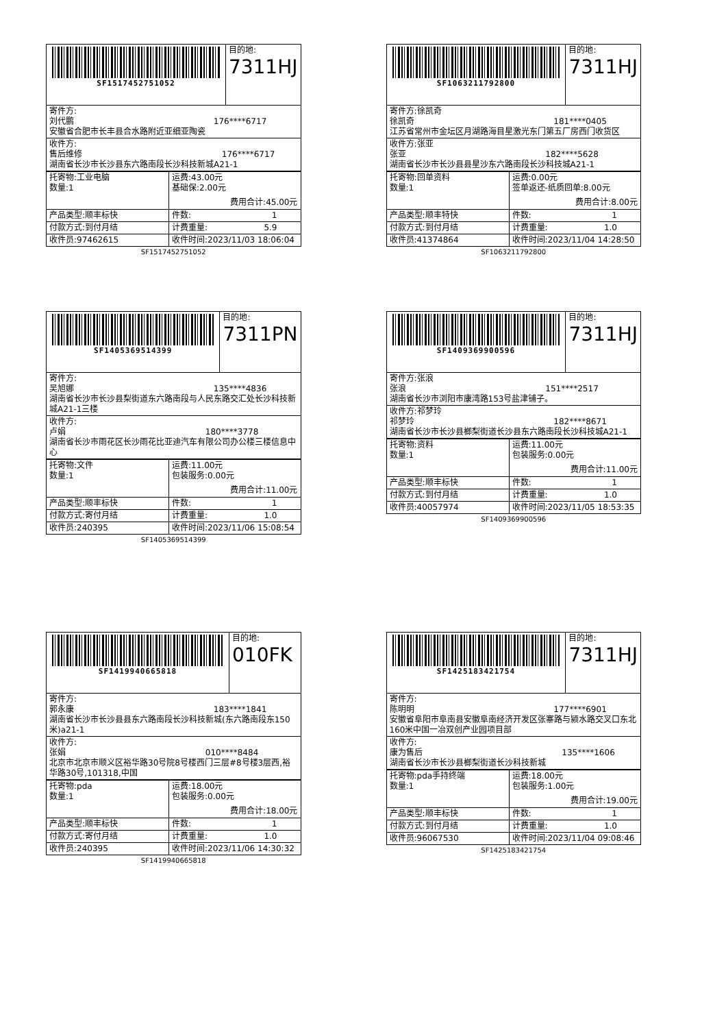| SF1517452751052 | 目的地: 7311HJ |
| 寄件方: 刘代鹏 176****6717 安徽省合肥市长丰县合水路附近亚细亚陶瓷 | |
| 收件方: 售后维修 176****6717 湖南省长沙市长沙县东六路南段长沙科技新城A21-1 | |
| 托寄物:工业电脑 数量:1 | 运费:43.00元 基础保:2.00元 费用合计:45.00元 |
| 产品类型:顺丰标快 | 件数: 1 |
| 付款方式:到付月结 | 计费重量: 5.9 |
| 收件员:97462615 | 收件时间:2023/11/03 18:06:04 |
SF1517452751052
| SF1063211792800 | 目的地: 7311HJ |
| 寄件方:徐凯奇 徐凯奇 181****0405 江苏省常州市金坛区月湖路海目星激光东门第五厂房西门收货区 | |
| 收件方:张亚 张亚 182****5628 湖南省长沙市长沙县县星沙东六路南段长沙科技城A21-1 | |
| 托寄物:回单资料 数量:1 | 运费:0.00元 签单返还-纸质回单:8.00元 费用合计:8.00元 |
| 产品类型:顺丰特快 | 件数: 1 |
| 付款方式:到付月结 | 计费重量: 1.0 |
| 收件员:41374864 | 收件时间:2023/11/04 14:28:50 |
SF1063211792800
| SF1405369514399 | 目的地: 7311PN |
| 寄件方: 吴旭娜 135****4836 湖南省长沙市长沙县梨街道东六路南段与人民东路交汇处长沙科技新城A21-1三楼 | |
| 收件方: 卢娟 180****3778 湖南省长沙市雨花区长沙雨花比亚迪汽车有限公司办公楼三楼信息中心 | |
| 托寄物:文件 数量:1 | 运费:11.00元 包装服务:0.00元 费用合计:11.00元 |
| 产品类型:顺丰标快 | 件数: 1 |
| 付款方式:寄付月结 | 计费重量: 1.0 |
| 收件员:240395 | 收件时间:2023/11/06 15:08:54 |
SF1405369514399
| SF1409369900596 | 目的地: 7311HJ |
| 寄件方:张浪 张浪 151****2517 湖南省长沙市浏阳市康湾路153号盐津铺子。 | |
| 收件方:祁梦玲 祁梦玲 182****8671 湖南省长沙市长沙县榔梨街道长沙县东六路南段长沙科技城A21-1 | |
| 托寄物:资料 数量:1 | 运费:11.00元 包装服务:0.00元 费用合计:11.00元 |
| 产品类型:顺丰标快 | 件数: 1 |
| 付款方式:到付月结 | 计费重量: 1.0 |
| 收件员:40057974 | 收件时间:2023/11/05 18:53:35 |
SF1409369900596
| SF1419940665818 | 目的地: 010FK |
| 寄件方: 郭永康 183****1841 湖南省长沙市长沙县县东六路南段长沙科技新城(东六路南段东150米)a21-1 | |
| 收件方: 张娟 010****8484 北京市北京市顺义区裕华路30号院8号楼西门三层#8号楼3层西,裕华路30号,101318,中国 | |
| 托寄物:pda 数量:1 | 运费:18.00元 包装服务:0.00元 费用合计:18.00元 |
| 产品类型:顺丰标快 | 件数: 1 |
| 付款方式:寄付月结 | 计费重量: 1.0 |
| 收件员:240395 | 收件时间:2023/11/06 14:30:32 |
SF1419940665818
| SF1425183421754 | 目的地: 7311HJ |
| 寄件方: 陈明明 177****6901 安徽省阜阳市阜南县安徽阜南经济开发区张寨路与颍水路交叉口东北160米中国一冶双创产业园项目部 | |
| 收件方: 康为售后 135****1606 湖南省长沙市长沙县榔梨街道长沙科技新城 | |
| 托寄物:pda手持终端 数量:1 | 运费:18.00元 包装服务:1.00元 费用合计:19.00元 |
| 产品类型:顺丰标快 | 件数: 1 |
| 付款方式:到付月结 | 计费重量: 1.0 |
| 收件员:96067530 | 收件时间:2023/11/04 09:08:46 |
SF1425183421754